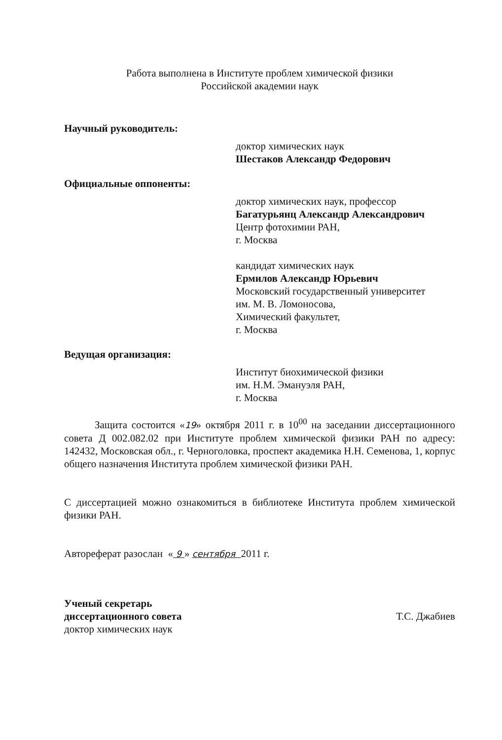Работа выполнена в Институте проблем химической физики
Российской академии наук
Научный руководитель:
доктор химических наук
Шестаков Александр Федорович
Официальные оппоненты:
доктор химических наук, профессор
Багатурьянц Александр Александрович
Центр фотохимии РАН,
г. Москва
кандидат химических наук
Ермилов Александр Юрьевич
Московский государственный университет
им. М. В. Ломоносова,
Химический факультет,
г. Москва
Ведущая организация:
Институт биохимической физики
им. Н.М. Эмануэля РАН,
г. Москва
Защита состоится «19» октября 2011 г. в 10<sup>00</sup> на заседании диссертационного совета Д 002.082.02 при Институте проблем химической физики РАН по адресу: 142432, Московская обл., г. Черноголовка, проспект академика Н.Н. Семенова, 1, корпус общего назначения Института проблем химической физики РАН.
С диссертацией можно ознакомиться в библиотеке Института проблем химической физики РАН.
Автореферат разослан « 9 » сентября 2011 г.
Ученый секретарь
диссертационного совета
доктор химических наук
Т.С. Джабиев